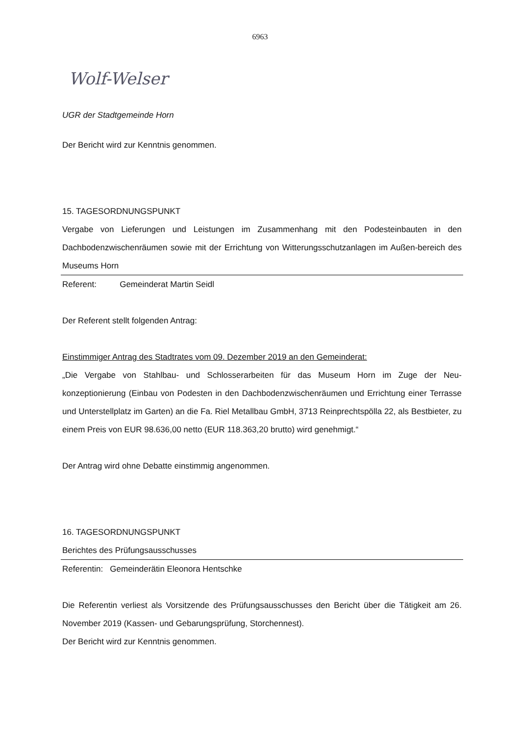6963
Wolf-Welser
UGR der Stadtgemeinde Horn
Der Bericht wird zur Kenntnis genommen.
15. TAGESORDNUNGSPUNKT
Vergabe von Lieferungen und Leistungen im Zusammenhang mit den Podesteinbauten in den Dachbodenzwischenräumen sowie mit der Errichtung von Witterungsschutzanlagen im Außen-bereich des Museums Horn
Referent: Gemeinderat Martin Seidl
Der Referent stellt folgenden Antrag:
Einstimmiger Antrag des Stadtrates vom 09. Dezember 2019 an den Gemeinderat:
„Die Vergabe von Stahlbau- und Schlosserarbeiten für das Museum Horn im Zuge der Neu-konzeptionierung (Einbau von Podesten in den Dachbodenzwischenräumen und Errichtung einer Terrasse und Unterstellplatz im Garten) an die Fa. Riel Metallbau GmbH, 3713 Reinprechtspölla 22, als Bestbieter, zu einem Preis von EUR 98.636,00 netto (EUR 118.363,20 brutto) wird genehmigt.“
Der Antrag wird ohne Debatte einstimmig angenommen.
16. TAGESORDNUNGSPUNKT
Berichtes des Prüfungsausschusses
Referentin: Gemeinderätin Eleonora Hentschke
Die Referentin verliest als Vorsitzende des Prüfungsausschusses den Bericht über die Tätigkeit am 26. November 2019 (Kassen- und Gebarungsprüfung, Storchennest).
Der Bericht wird zur Kenntnis genommen.